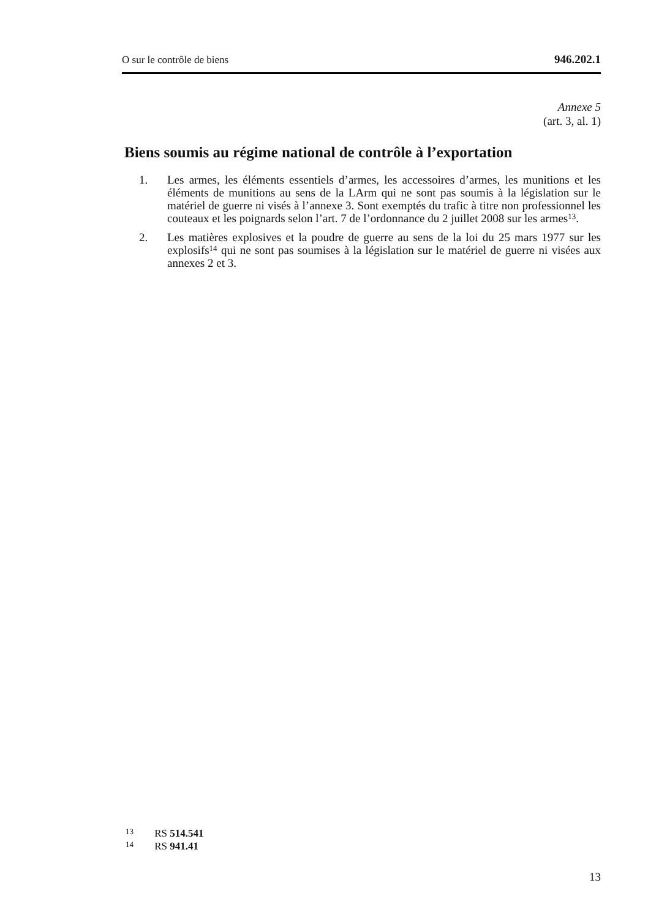O sur le contrôle de biens 946.202.1
Annexe 5
(art. 3, al. 1)
Biens soumis au régime national de contrôle à l’exportation
1. Les armes, les éléments essentiels d’armes, les accessoires d’armes, les munitions et les éléments de munitions au sens de la LArm qui ne sont pas soumis à la législation sur le matériel de guerre ni visés à l’annexe 3. Sont exemptés du trafic à titre non professionnel les couteaux et les poignards selon l’art. 7 de l’ordonnance du 2 juillet 2008 sur les armes<sup>13</sup>.
2. Les matières explosives et la poudre de guerre au sens de la loi du 25 mars 1977 sur les explosifs<sup>14</sup> qui ne sont pas soumises à la législation sur le matériel de guerre ni visées aux annexes 2 et 3.
13 RS 514.541
14 RS 941.41
13